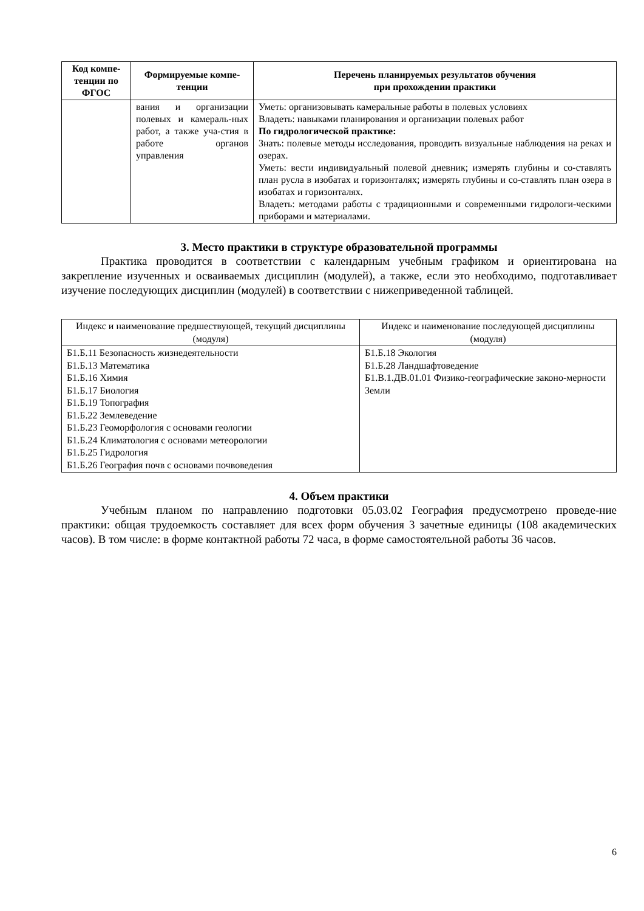| Код компе-тенции по ФГОС | Формируемые компе-тенции | Перечень планируемых результатов обучения при прохождении практики |
| --- | --- | --- |
| | вания и организации полевых и камераль-ных работ, а также уча-стия в работе органов управления | Уметь: организовывать камеральные работы в полевых условиях Владеть: навыками планирования и организации полевых работ По гидрологической практике: Знать: полевые методы исследования, проводить визуальные наблюдения на реках и озерах. Уметь: вести индивидуальный полевой дневник; измерять глубины и со-ставлять план русла в изобатах и горизонталях; измерять глубины и со-ставлять план озера в изобатах и горизонталях. Владеть: методами работы с традиционными и современными гидрологи-ческими приборами и материалами. |
3. Место практики в структуре образовательной программы
Практика проводится в соответствии с календарным учебным графиком и ориентирована на закрепление изученных и осваиваемых дисциплин (модулей), а также, если это необходимо, подготавливает изучение последующих дисциплин (модулей) в соответствии с нижеприведенной таблицей.
| Индекс и наименование предшествующей, текущий дисциплины (модуля) | Индекс и наименование последующей дисциплины (модуля) |
| --- | --- |
| Б1.Б.11 Безопасность жизнедеятельности Б1.Б.13 Математика Б1.Б.16 Химия Б1.Б.17 Биология Б1.Б.19 Топография Б1.Б.22 Землеведение Б1.Б.23 Геоморфология с основами геологии Б1.Б.24 Климатология с основами метеорологии Б1.Б.25 Гидрология Б1.Б.26 География почв с основами почвоведения | Б1.Б.18 Экология Б1.Б.28 Ландшафтоведение Б1.В.1.ДВ.01.01 Физико-географические законо-мерности Земли |
4. Объем практики
Учебным планом по направлению подготовки 05.03.02 География предусмотрено проведе-ние практики: общая трудоемкость составляет для всех форм обучения 3 зачетные единицы (108 академических часов). В том числе: в форме контактной работы 72 часа, в форме самостоятельной работы 36 часов.
6